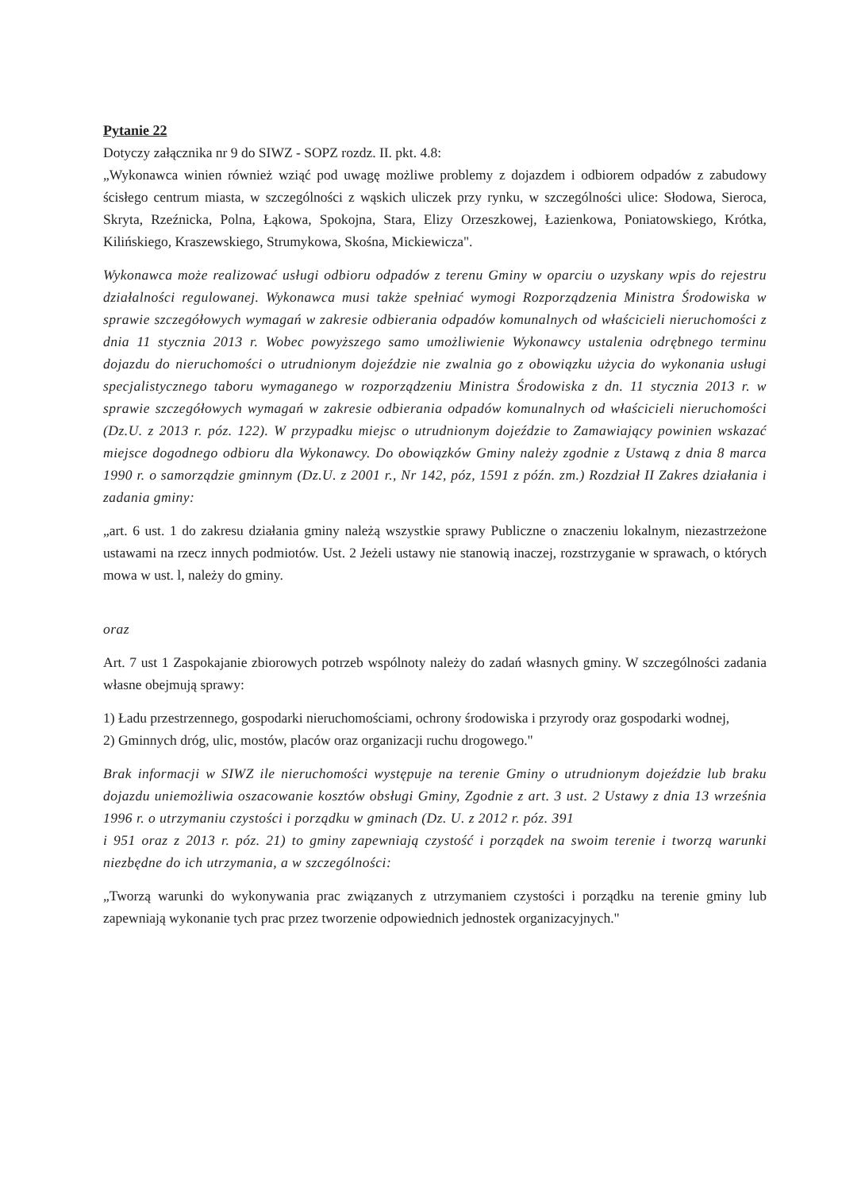Pytanie 22
Dotyczy załącznika nr 9 do SIWZ - SOPZ rozdz. II. pkt. 4.8:
„Wykonawca winien również wziąć pod uwagę możliwe problemy z dojazdem i odbiorem odpadów z zabudowy ścisłego centrum miasta, w szczególności z wąskich uliczek przy rynku, w szczególności ulice: Słodowa, Sieroca, Skryta, Rzeźnicka, Polna, Łąkowa, Spokojna, Stara, Elizy Orzeszkowej, Łazienkowa, Poniatowskiego, Krótka, Kilińskiego, Kraszewskiego, Strumykowa, Skośna, Mickiewicza".
Wykonawca może realizować usługi odbioru odpadów z terenu Gminy w oparciu o uzyskany wpis do rejestru działalności regulowanej. Wykonawca musi także spełniać wymogi Rozporządzenia Ministra Środowiska w sprawie szczegółowych wymagań w zakresie odbierania odpadów komunalnych od właścicieli nieruchomości z dnia 11 stycznia 2013 r. Wobec powyższego samo umożliwienie Wykonawcy ustalenia odrębnego terminu dojazdu do nieruchomości o utrudnionym dojeździe nie zwalnia go z obowiązku użycia do wykonania usługi specjalistycznego taboru wymaganego w rozporządzeniu Ministra Środowiska z dn. 11 stycznia 2013 r. w sprawie szczegółowych wymagań w zakresie odbierania odpadów komunalnych od właścicieli nieruchomości (Dz.U. z 2013 r. póz. 122). W przypadku miejsc o utrudnionym dojeździe to Zamawiający powinien wskazać miejsce dogodnego odbioru dla Wykonawcy. Do obowiązków Gminy należy zgodnie z Ustawą z dnia 8 marca 1990 r. o samorządzie gminnym (Dz.U. z 2001 r., Nr 142, póz, 1591 z późn. zm.) Rozdział II Zakres działania i zadania gminy:
„art. 6 ust. 1 do zakresu działania gminy należą wszystkie sprawy Publiczne o znaczeniu lokalnym, niezastrzeżone ustawami na rzecz innych podmiotów. Ust. 2 Jeżeli ustawy nie stanowią inaczej, rozstrzyganie w sprawach, o których mowa w ust. l, należy do gminy.
oraz
Art. 7 ust 1 Zaspokajanie zbiorowych potrzeb wspólnoty należy do zadań własnych gminy. W szczególności zadania własne obejmują sprawy:
1) Ładu przestrzennego, gospodarki nieruchomościami, ochrony środowiska i przyrody oraz gospodarki wodnej,
2) Gminnych dróg, ulic, mostów, placów oraz organizacji ruchu drogowego."
Brak informacji w SIWZ ile nieruchomości występuje na terenie Gminy o utrudnionym dojeździe lub braku dojazdu uniemożliwia oszacowanie kosztów obsługi Gminy, Zgodnie z art. 3 ust. 2 Ustawy z dnia 13 września 1996 r. o utrzymaniu czystości i porządku w gminach (Dz. U. z 2012 r. póz. 391
i 951 oraz z 2013 r. póz. 21) to gminy zapewniają czystość i porządek na swoim terenie i tworzą warunki niezbędne do ich utrzymania, a w szczególności:
„Tworzą warunki do wykonywania prac związanych z utrzymaniem czystości i porządku na terenie gminy lub zapewniają wykonanie tych prac przez tworzenie odpowiednich jednostek organizacyjnych."